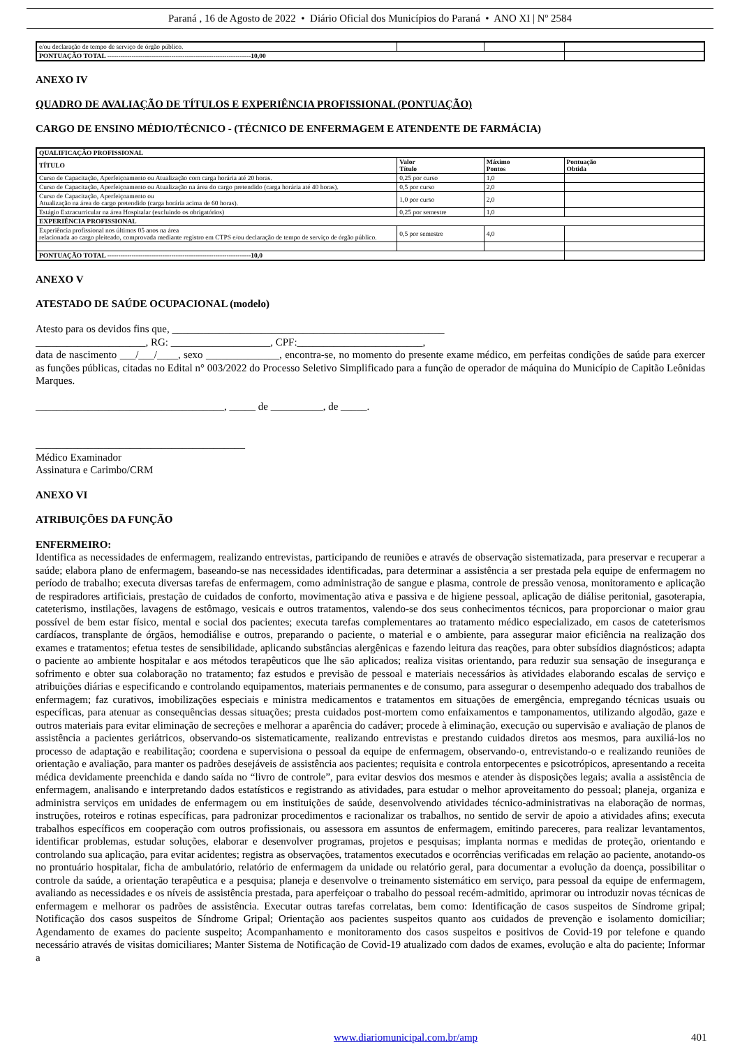Paraná , 16 de Agosto de 2022 • Diário Oficial dos Municípios do Paraná • ANO XI | Nº 2584
| e/ou declaração de tempo de serviço de órgão público. | | | |
| PONTUAÇÃO TOTAL -----------------------------------------------------------------10,00 | | | |
ANEXO IV
QUADRO DE AVALIAÇÃO DE TÍTULOS E EXPERIÊNCIA PROFISSIONAL (PONTUAÇÃO)
CARGO DE ENSINO MÉDIO/TÉCNICO - (TÉCNICO DE ENFERMAGEM E ATENDENTE DE FARMÁCIA)
| QUALIFICAÇÃO PROFISSIONAL | | | |
| --- | --- | --- | --- |
| TÍTULO | Valor Título | Máximo Pontos | Pontuação Obtida |
| Curso de Capacitação, Aperfeiçoamento ou Atualização com carga horária até 20 horas. | 0,25 por curso | 1,0 | |
| Curso de Capacitação, Aperfeiçoamento ou Atualização na área do cargo pretendido (carga horária até 40 horas). | 0,5 por curso | 2,0 | |
| Curso de Capacitação, Aperfeiçoamento ou Atualização na área do cargo pretendido (carga horária acima de 60 horas). | 1,0 por curso | 2,0 | |
| Estágio Extracurricular na área Hospitalar (excluindo os obrigatórios) | 0,25 por semestre | 1,0 | |
| EXPERIÊNCIA PROFISSIONAL | | | |
| Experiência profissional nos últimos 05 anos na área relacionada ao cargo pleiteado, comprovada mediante registro em CTPS e/ou declaração de tempo de serviço de órgão público. | 0,5 por semestre | 4,0 | |
| PONTUAÇÃO TOTAL -----------------------------------------------------------------10,0 | | | |
ANEXO V
ATESTADO DE SAÚDE OCUPACIONAL (modelo)
Atesto para os devidos fins que, ____________________________________________________
_____________________, RG: ___________________, CPF:________________________,
data de nascimento ___/___/____, sexo ______________, encontra-se, no momento do presente exame médico, em perfeitas condições de saúde para exercer as funções públicas, citadas no Edital n° 003/2022 do Processo Seletivo Simplificado para a função de operador de máquina do Município de Capitão Leônidas Marques.
____________________________________, _____ de __________, de _____.
________________________________________
Médico Examinador
Assinatura e Carimbo/CRM
ANEXO VI
ATRIBUIÇÕES DA FUNÇÃO
ENFERMEIRO:
Identifica as necessidades de enfermagem, realizando entrevistas, participando de reuniões e através de observação sistematizada, para preservar e recuperar a saúde; elabora plano de enfermagem, baseando-se nas necessidades identificadas, para determinar a assistência a ser prestada pela equipe de enfermagem no período de trabalho; executa diversas tarefas de enfermagem, como administração de sangue e plasma, controle de pressão venosa, monitoramento e aplicação de respiradores artificiais, prestação de cuidados de conforto, movimentação ativa e passiva e de higiene pessoal, aplicação de diálise peritonial, gasoterapia, cateterismo, instilações, lavagens de estômago, vesicais e outros tratamentos, valendo-se dos seus conhecimentos técnicos, para proporcionar o maior grau possível de bem estar físico, mental e social dos pacientes; executa tarefas complementares ao tratamento médico especializado, em casos de cateterismos cardíacos, transplante de órgãos, hemodiálise e outros, preparando o paciente, o material e o ambiente, para assegurar maior eficiência na realização dos exames e tratamentos; efetua testes de sensibilidade, aplicando substâncias alergênicas e fazendo leitura das reações, para obter subsídios diagnósticos; adapta o paciente ao ambiente hospitalar e aos métodos terapêuticos que lhe são aplicados; realiza visitas orientando, para reduzir sua sensação de insegurança e sofrimento e obter sua colaboração no tratamento; faz estudos e previsão de pessoal e materiais necessários às atividades elaborando escalas de serviço e atribuições diárias e especificando e controlando equipamentos, materiais permanentes e de consumo, para assegurar o desempenho adequado dos trabalhos de enfermagem; faz curativos, imobilizações especiais e ministra medicamentos e tratamentos em situações de emergência, empregando técnicas usuais ou específicas, para atenuar as consequências dessas situações; presta cuidados post-mortem como enfaixamentos e tamponamentos, utilizando algodão, gaze e outros materiais para evitar eliminação de secreções e melhorar a aparência do cadáver; procede à eliminação, execução ou supervisão e avaliação de planos de assistência a pacientes geriátricos, observando-os sistematicamente, realizando entrevistas e prestando cuidados diretos aos mesmos, para auxiliá-los no processo de adaptação e reabilitação; coordena e supervisiona o pessoal da equipe de enfermagem, observando-o, entrevistando-o e realizando reuniões de orientação e avaliação, para manter os padrões desejáveis de assistência aos pacientes; requisita e controla entorpecentes e psicotrópicos, apresentando a receita médica devidamente preenchida e dando saída no “livro de controle”, para evitar desvios dos mesmos e atender às disposições legais; avalia a assistência de enfermagem, analisando e interpretando dados estatísticos e registrando as atividades, para estudar o melhor aproveitamento do pessoal; planeja, organiza e administra serviços em unidades de enfermagem ou em instituições de saúde, desenvolvendo atividades técnico-administrativas na elaboração de normas, instruções, roteiros e rotinas específicas, para padronizar procedimentos e racionalizar os trabalhos, no sentido de servir de apoio a atividades afins; executa trabalhos específicos em cooperação com outros profissionais, ou assessora em assuntos de enfermagem, emitindo pareceres, para realizar levantamentos, identificar problemas, estudar soluções, elaborar e desenvolver programas, projetos e pesquisas; implanta normas e medidas de proteção, orientando e controlando sua aplicação, para evitar acidentes; registra as observações, tratamentos executados e ocorrências verificadas em relação ao paciente, anotando-os no prontuário hospitalar, ficha de ambulatório, relatório de enfermagem da unidade ou relatório geral, para documentar a evolução da doença, possibilitar o controle da saúde, a orientação terapêutica e a pesquisa; planeja e desenvolve o treinamento sistemático em serviço, para pessoal da equipe de enfermagem, avaliando as necessidades e os níveis de assistência prestada, para aperfeiçoar o trabalho do pessoal recém-admitido, aprimorar ou introduzir novas técnicas de enfermagem e melhorar os padrões de assistência. Executar outras tarefas correlatas, bem como: Identificação de casos suspeitos de Síndrome gripal; Notificação dos casos suspeitos de Síndrome Gripal; Orientação aos pacientes suspeitos quanto aos cuidados de prevenção e isolamento domiciliar; Agendamento de exames do paciente suspeito; Acompanhamento e monitoramento dos casos suspeitos e positivos de Covid-19 por telefone e quando necessário através de visitas domiciliares; Manter Sistema de Notificação de Covid-19 atualizado com dados de exames, evolução e alta do paciente; Informar a
www.diariomunicipal.com.br/amp 401